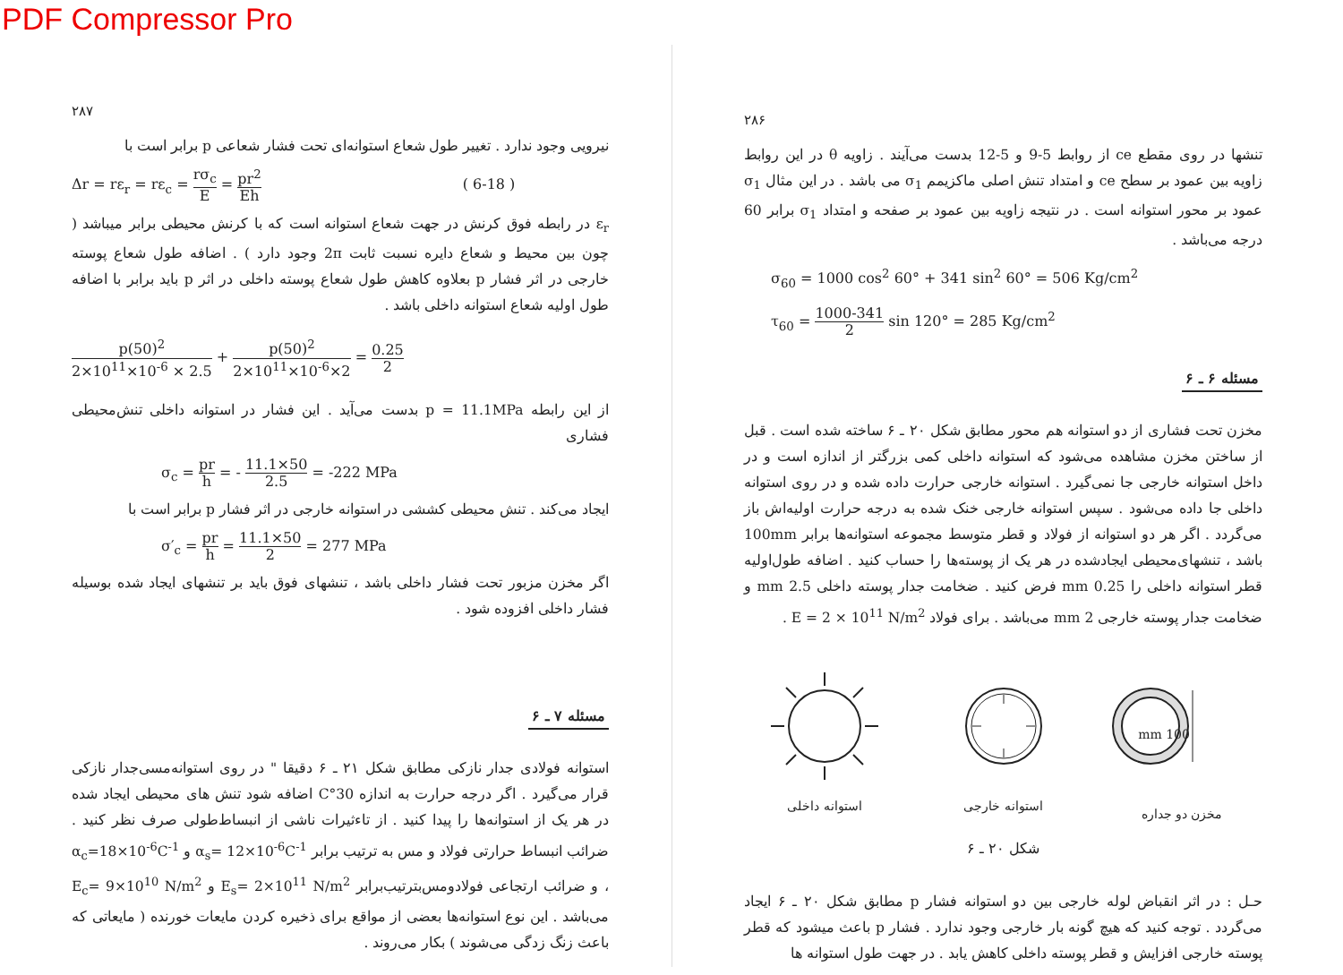PDF Compressor Pro
۲۸۶
تنشها در روی مقطع ce از روابط 5-9 و 5-12 بدست می‌آیند . زاویه θ در این روابط زاویه بین عمود بر سطح ce و امتداد تنش اصلی ماکزیمم σ<sub>1</sub> می باشد . در این مثال σ<sub>1</sub> عمود بر محور استوانه است . در نتیجه زاویه بین عمود بر صفحه و امتداد σ<sub>1</sub> برابر 60 درجه می‌باشد .
σ<sub>60</sub> = 1000 cos<sup>2</sup> 60° + 341 sin<sup>2</sup> 60° = 506 Kg/cm<sup>2</sup>
τ<sub>60</sub> = 1000-341 2 sin 120° = 285 Kg/cm<sup>2</sup>
مسئله ۶ ـ ۶
مخزن تحت فشاری از دو استوانه هم محور مطابق شکل ۲۰ ـ ۶ ساخته شده است . قبل از ساختن مخزن مشاهده می‌شود که استوانه داخلی کمی بزرگتر از اندازه است و در داخل استوانه خارجی جا نمی‌گیرد . استوانه خارجی حرارت داده شده و در روی استوانه داخلی جا داده می‌شود . سپس استوانه خارجی خنک شده به درجه حرارت اولیه‌اش باز می‌گردد . اگر هر دو استوانه از فولاد و قطر متوسط مجموعه استوانه‌ها برابر 100mm باشد ، تنشهای‌محیطی ایجادشده در هر یک از پوسته‌ها را حساب کنید . اضافه طول‌اولیه قطر استوانه داخلی را 0.25 mm فرض کنید . ضخامت جدار پوسته داخلی 2.5 mm و ضخامت جدار پوسته خارجی 2 mm می‌باشد . برای فولاد E = 2 × 10<sup>11</sup> N/m<sup>2</sup> .
استوانه داخلی استوانه خارجی
100 mm
مخزن دو جداره
شکل ۲۰ ـ ۶
حـل : در اثر انقباض لوله خارجی بین دو استوانه فشار p مطابق شکل ۲۰ ـ ۶ ایجاد می‌گردد . توجه کنید که هیچ گونه بار خارجی وجود ندارد . فشار p باعث میشود که قطر پوسته خارجی افزایش و قطر پوسته داخلی کاهش یابد . در جهت طول استوانه ها
۲۸۷
نیرویی وجود ندارد . تغییر طول شعاع استوانه‌ای تحت فشار شعاعی p برابر است با
Δr = rε<sub>r</sub> = rε<sub>c</sub> = rσ<sub>c</sub> E = pr<sup>2</sup> Eh ( 6-18 )
ε<sub>r</sub> در رابطه فوق کرنش در جهت شعاع استوانه است که با کرنش محیطی برابر میباشد ( چون بین محیط و شعاع دایره نسبت ثابت 2π وجود دارد ) . اضافه طول شعاع پوسته خارجی در اثر فشار p بعلاوه کاهش طول شعاع پوسته داخلی در اثر p باید برابر با اضافه طول اولیه شعاع استوانه داخلی باشد .
p(50)<sup>2</sup> 2×10<sup>11</sup>×10<sup>-6</sup> × 2.5 + p(50)<sup>2</sup> 2×10<sup>11</sup>×10<sup>-6</sup>×2 = 0.25 2
از این رابطه p = 11.1MPa بدست می‌آید . این فشار در استوانه داخلی تنش‌محیطی فشاری
σ<sub>c</sub> = pr h = - 11.1×50 2.5 = -222 MPa
ایجاد می‌کند . تنش محیطی کششی در استوانه خارجی در اثر فشار p برابر است با
σ′<sub>c</sub> = pr h = 11.1×50 2 = 277 MPa
اگر مخزن مزبور تحت فشار داخلی باشد ، تنشهای فوق باید بر تنشهای ایجاد شده بوسیله فشار داخلی افزوده شود .
مسئله ۷ ـ ۶
استوانه فولادی جدار نازکی مطابق شکل ۲۱ ـ ۶ دقیقا " در روی استوانه‌مسی‌جدار نازکی قرار می‌گیرد . اگر درجه حرارت به اندازه 30°C اضافه شود تنش های محیطی ایجاد شده در هر یک از استوانه‌ها را پیدا کنید . از تاءثیرات ناشی از انبساط‌طولی صرف نظر کنید . ضرائب انبساط حرارتی فولاد و مس به ترتیب برابر α<sub>s</sub>= 12×10<sup>-6</sup>C<sup>-1</sup> و α<sub>c</sub>=18×10<sup>-6</sup>C<sup>-1</sup> ، و ضرائب ارتجاعی فولادومس‌بترتیب‌برابر E<sub>s</sub>= 2×10<sup>11</sup> N/m<sup>2</sup> و E<sub>c</sub>= 9×10<sup>10</sup> N/m<sup>2</sup> می‌باشد . این نوع استوانه‌ها بعضی از مواقع برای ذخیره کردن مایعات خورنده ( مایعاتی که باعث زنگ زدگی می‌شوند ) بکار می‌روند .